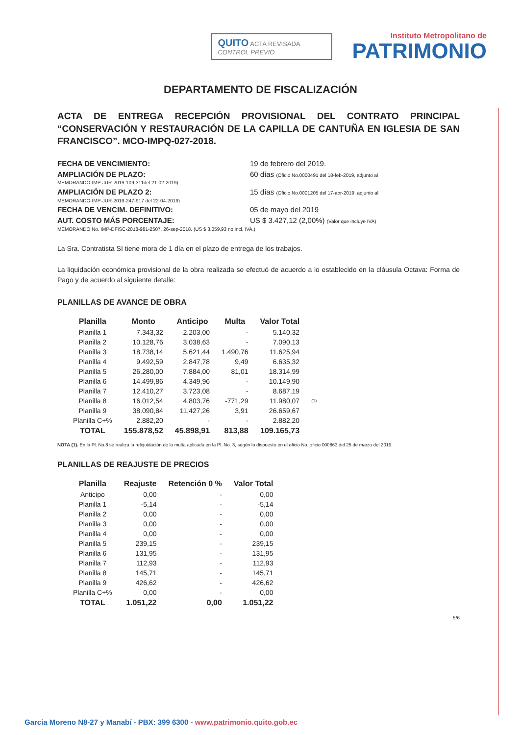QUITO ACTA REVISADA
CONTROL PREVIO
Instituto Metropolitano de
PATRIMONIO
DEPARTAMENTO DE FISCALIZACIÓN
ACTA DE ENTREGA RECEPCIÓN PROVISIONAL DEL CONTRATO PRINCIPAL “CONSERVACIÓN Y RESTAURACIÓN DE LA CAPILLA DE CANTUÑA EN IGLESIA DE SAN FRANCISCO”. MCO-IMPQ-027-2018.
FECHA DE VENCIMIENTO: 19 de febrero del 2019.
AMPLIACIÓN DE PLAZO: 60 días (Oficio No.0000491 del 18-feb-2019, adjunto al
MEMORANDO-IMP-JUR-2019-109-311del 21-02-2019)
AMPLIACIÓN DE PLAZO 2: 15 días (Oficio No.0001205 del 17-abr-2019, adjunto al
MEMORANDO-IMP-JUR-2019-247-917 del 22-04-2019)
FECHA DE VENCIM. DEFINITIVO: 05 de mayo del 2019
AUT. COSTO MÁS PORCENTAJE: US $ 3.427,12 (2,00%) (Valor que incluye IVA)
MEMORANDO No. IMP-DFISC-2018-981-2507, 26-sep-2018. (US $ 3.059,93 no incl. IVA.)
La Sra. Contratista SI tiene mora de 1 día en el plazo de entrega de los trabajos.
La liquidación económica provisional de la obra realizada se efectuó de acuerdo a lo establecido en la cláusula Octava: Forma de Pago y de acuerdo al siguiente detalle:
PLANILLAS DE AVANCE DE OBRA
| Planilla | Monto | Anticipo | Multa | Valor Total | |
| --- | --- | --- | --- | --- | --- |
| Planilla 1 | 7.343,32 | 2.203,00 | - | 5.140,32 | |
| Planilla 2 | 10.128,76 | 3.038,63 | - | 7.090,13 | |
| Planilla 3 | 18.738,14 | 5.621,44 | 1.490,76 | 11.625,94 | |
| Planilla 4 | 9.492,59 | 2.847,78 | 9,49 | 6.635,32 | |
| Planilla 5 | 26.280,00 | 7.884,00 | 81,01 | 18.314,99 | |
| Planilla 6 | 14.499,86 | 4.349,96 | - | 10.149,90 | |
| Planilla 7 | 12.410,27 | 3.723,08 | - | 8.687,19 | |
| Planilla 8 | 16.012,54 | 4.803,76 | -771,29 | 11.980,07 | (1) |
| Planilla 9 | 38.090,84 | 11.427,26 | 3,91 | 26.659,67 | |
| Planilla C+% | 2.882,20 | - | - | 2.882,20 | |
| TOTAL | 155.878,52 | 45.898,91 | 813,88 | 109.165,73 | |
NOTA (1). En la Pl. No.8 se realiza la reliquidación de la multa aplicada en la Pl. No. 3, según lo dispuesto en el oficio No. oficio 000863 del 25 de marzo del 2019.
PLANILLAS DE REAJUSTE DE PRECIOS
| Planilla | Reajuste | Retención 0 % | Valor Total |
| --- | --- | --- | --- |
| Anticipo | 0,00 | - | 0,00 |
| Planilla 1 | -5,14 | - | -5,14 |
| Planilla 2 | 0,00 | - | 0,00 |
| Planilla 3 | 0,00 | - | 0,00 |
| Planilla 4 | 0,00 | - | 0,00 |
| Planilla 5 | 239,15 | - | 239,15 |
| Planilla 6 | 131,95 | - | 131,95 |
| Planilla 7 | 112,93 | - | 112,93 |
| Planilla 8 | 145,71 | - | 145,71 |
| Planilla 9 | 426,62 | - | 426,62 |
| Planilla C+% | 0,00 | - | 0,00 |
| TOTAL | 1.051,22 | 0,00 | 1.051,22 |
5/6
Garcia Moreno N8-27 y Manabí - PBX: 399 6300 - www.patrimonio.quito.gob.ec